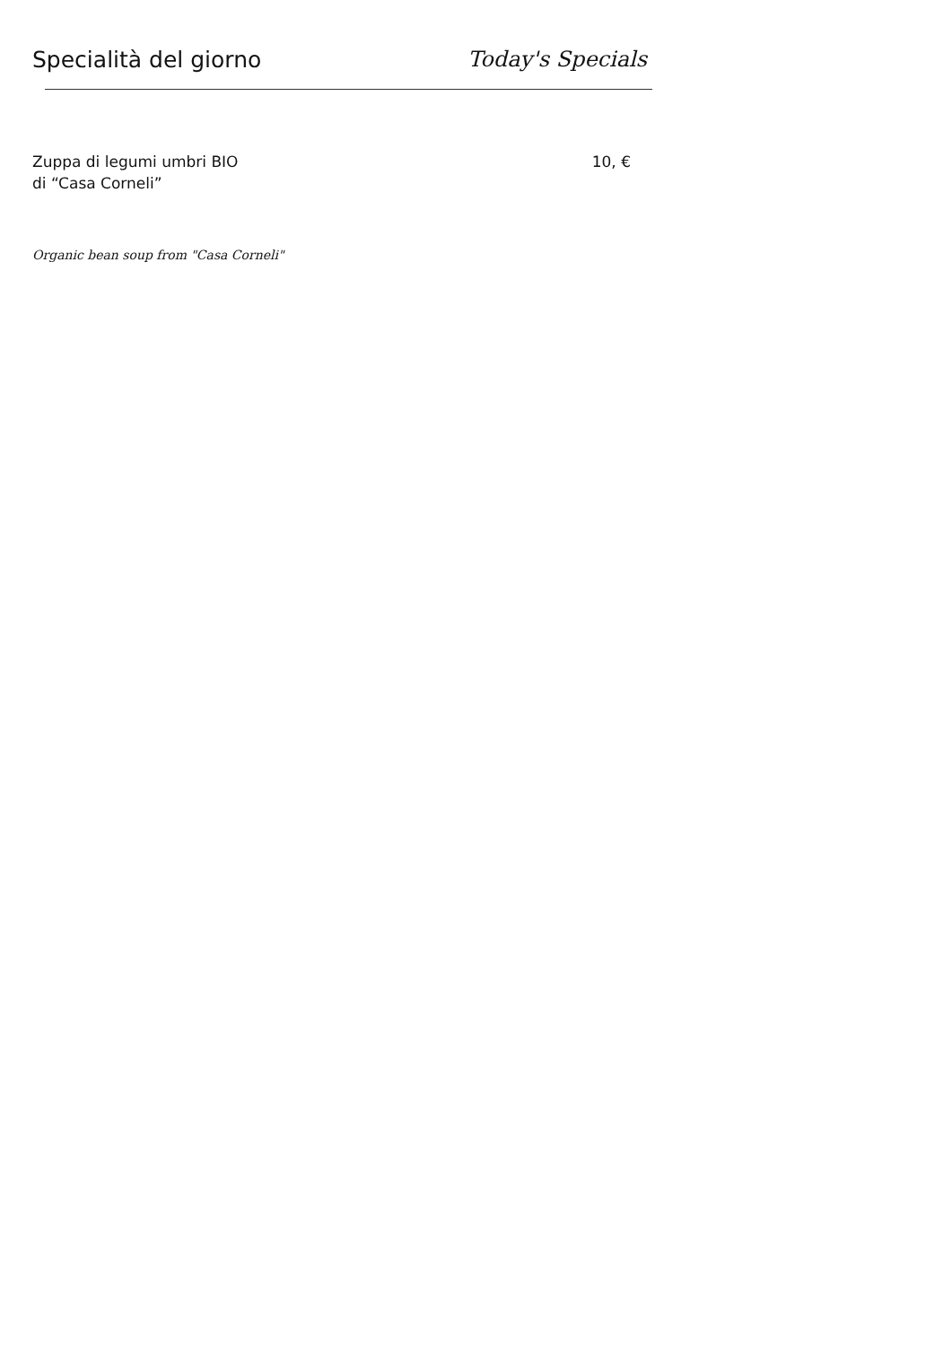Specialità del giorno Today's Specials
Zuppa di legumi umbri BIO
di “Casa Corneli”
10, €
Organic bean soup from "Casa Corneli"